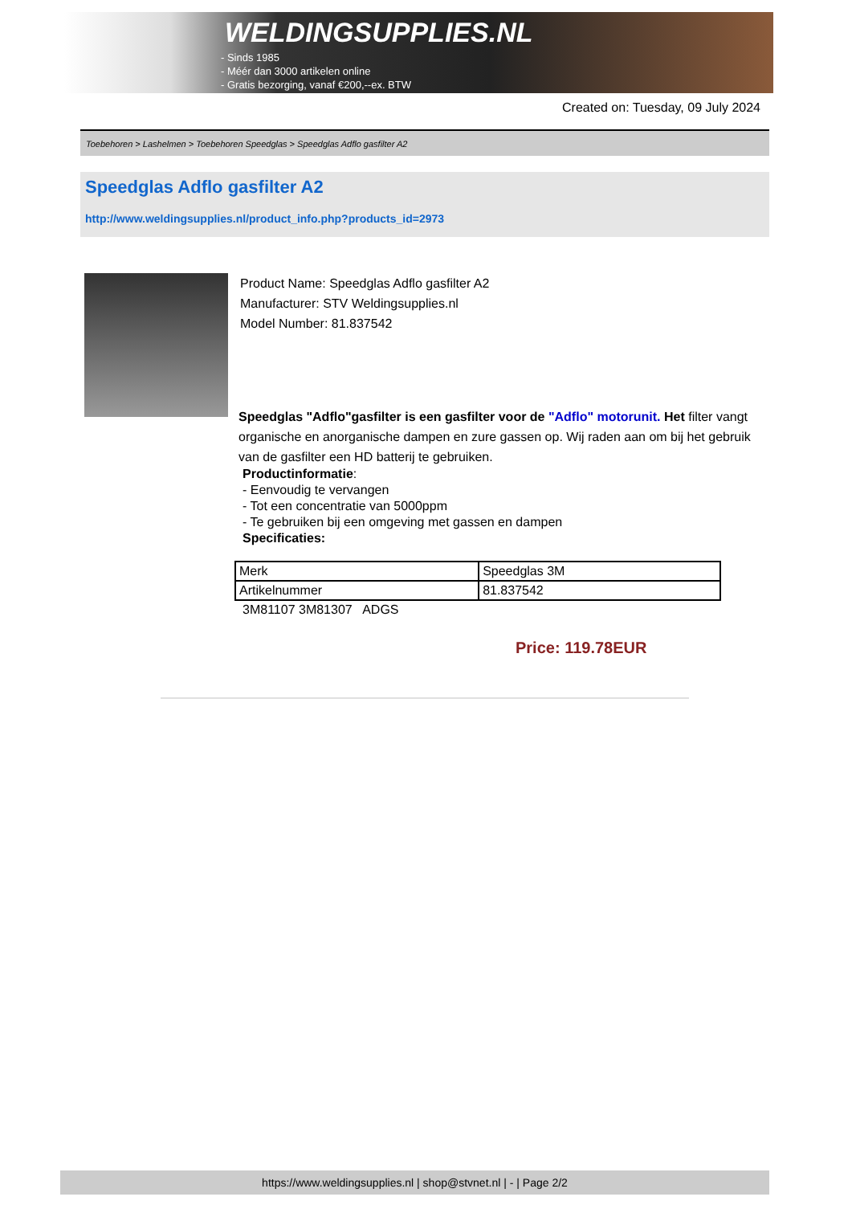WELDINGSUPPLIES.NL
- Sinds 1985
- Méér dan 3000 artikelen online
- Gratis bezorging, vanaf €200,--ex. BTW
Created on: Tuesday, 09 July 2024
Toebehoren > Lashelmen > Toebehoren Speedglas > Speedglas Adflo gasfilter A2
Speedglas Adflo gasfilter A2
http://www.weldingsupplies.nl/product_info.php?products_id=2973
Product Name: Speedglas Adflo gasfilter A2
Manufacturer: STV Weldingsupplies.nl
Model Number: 81.837542
Speedglas "Adflo"gasfilter is een gasfilter voor de "Adflo" motorunit. Het filter vangt organische en anorganische dampen en zure gassen op. Wij raden aan om bij het gebruik van de gasfilter een HD batterij te gebruiken.
Productinformatie:
- Eenvoudig te vervangen
- Tot een concentratie van 5000ppm
- Te gebruiken bij een omgeving met gassen en dampen
Specificaties:
| Merk | Speedglas 3M |
| Artikelnummer | 81.837542 |
3M81107 3M81307 ADGS
Price: 119.78EUR
https://www.weldingsupplies.nl | shop@stvnet.nl | - | Page 2/2